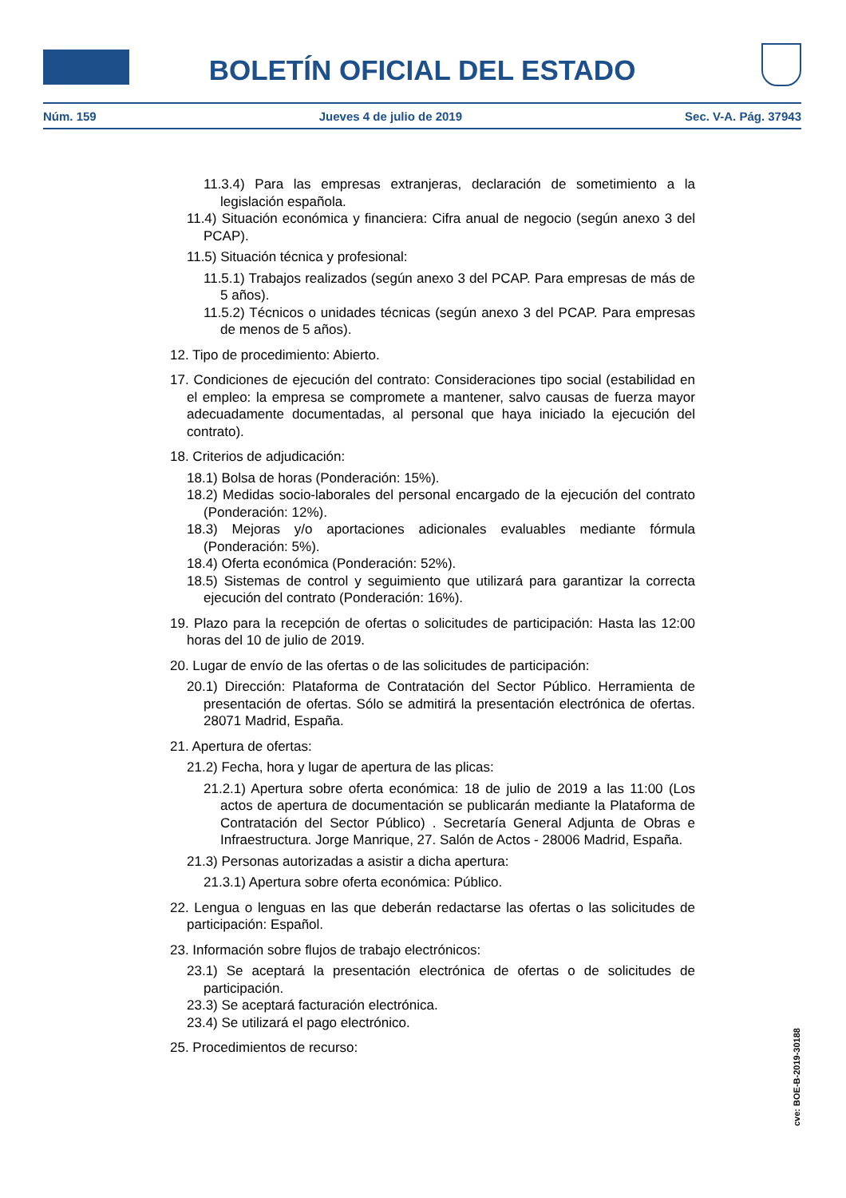BOLETÍN OFICIAL DEL ESTADO
Núm. 159 Jueves 4 de julio de 2019 Sec. V-A. Pág. 37943
11.3.4) Para las empresas extranjeras, declaración de sometimiento a la legislación española.
11.4) Situación económica y financiera: Cifra anual de negocio (según anexo 3 del PCAP).
11.5) Situación técnica y profesional:
11.5.1) Trabajos realizados (según anexo 3 del PCAP. Para empresas de más de 5 años).
11.5.2) Técnicos o unidades técnicas (según anexo 3 del PCAP. Para empresas de menos de 5 años).
12. Tipo de procedimiento: Abierto.
17. Condiciones de ejecución del contrato: Consideraciones tipo social (estabilidad en el empleo: la empresa se compromete a mantener, salvo causas de fuerza mayor adecuadamente documentadas, al personal que haya iniciado la ejecución del contrato).
18. Criterios de adjudicación:
18.1) Bolsa de horas (Ponderación: 15%).
18.2) Medidas socio-laborales del personal encargado de la ejecución del contrato (Ponderación: 12%).
18.3) Mejoras y/o aportaciones adicionales evaluables mediante fórmula (Ponderación: 5%).
18.4) Oferta económica (Ponderación: 52%).
18.5) Sistemas de control y seguimiento que utilizará para garantizar la correcta ejecución del contrato (Ponderación: 16%).
19. Plazo para la recepción de ofertas o solicitudes de participación: Hasta las 12:00 horas del 10 de julio de 2019.
20. Lugar de envío de las ofertas o de las solicitudes de participación:
20.1) Dirección: Plataforma de Contratación del Sector Público. Herramienta de presentación de ofertas. Sólo se admitirá la presentación electrónica de ofertas. 28071 Madrid, España.
21. Apertura de ofertas:
21.2) Fecha, hora y lugar de apertura de las plicas:
21.2.1) Apertura sobre oferta económica: 18 de julio de 2019 a las 11:00 (Los actos de apertura de documentación se publicarán mediante la Plataforma de Contratación del Sector Público) . Secretaría General Adjunta de Obras e Infraestructura. Jorge Manrique, 27. Salón de Actos - 28006 Madrid, España.
21.3) Personas autorizadas a asistir a dicha apertura:
21.3.1) Apertura sobre oferta económica: Público.
22. Lengua o lenguas en las que deberán redactarse las ofertas o las solicitudes de participación: Español.
23. Información sobre flujos de trabajo electrónicos:
23.1) Se aceptará la presentación electrónica de ofertas o de solicitudes de participación.
23.3) Se aceptará facturación electrónica.
23.4) Se utilizará el pago electrónico.
25. Procedimientos de recurso:
cve: BOE-B-2019-30188